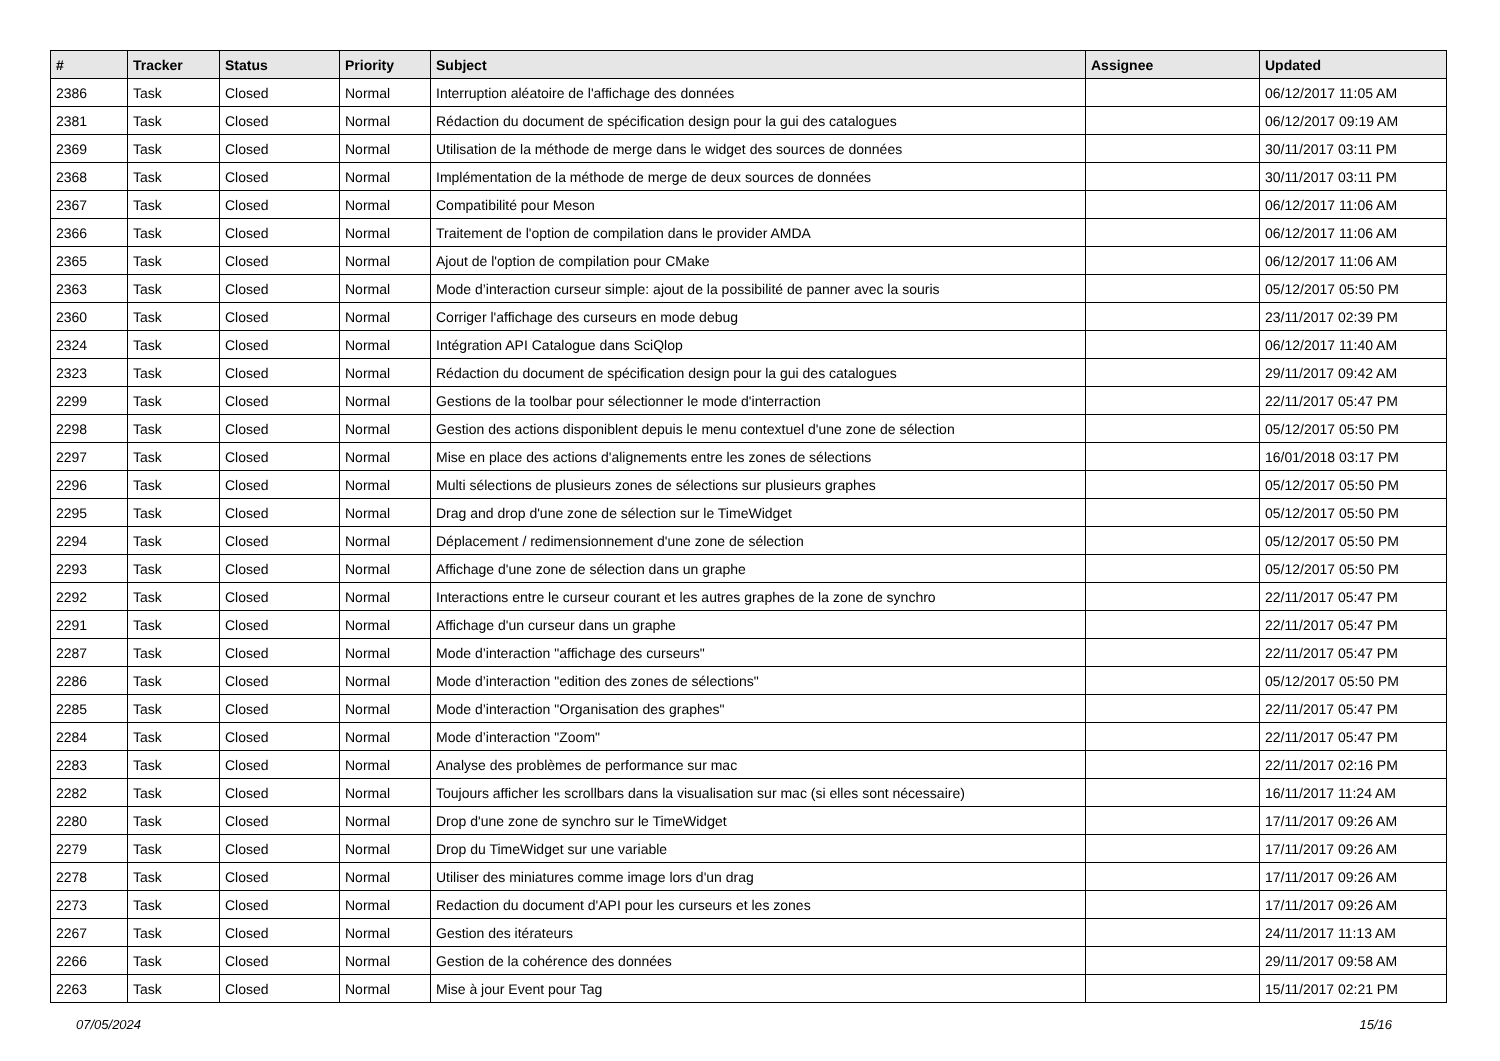| # | Tracker | Status | Priority | Subject | Assignee | Updated |
| --- | --- | --- | --- | --- | --- | --- |
| 2386 | Task | Closed | Normal | Interruption aléatoire de l'affichage des données | | 06/12/2017 11:05 AM |
| 2381 | Task | Closed | Normal | Rédaction du document de spécification design pour la gui des catalogues | | 06/12/2017 09:19 AM |
| 2369 | Task | Closed | Normal | Utilisation de la méthode de merge dans le widget des sources de données | | 30/11/2017 03:11 PM |
| 2368 | Task | Closed | Normal | Implémentation de la méthode de merge de deux sources de données | | 30/11/2017 03:11 PM |
| 2367 | Task | Closed | Normal | Compatibilité pour Meson | | 06/12/2017 11:06 AM |
| 2366 | Task | Closed | Normal | Traitement de l'option de compilation dans le provider AMDA | | 06/12/2017 11:06 AM |
| 2365 | Task | Closed | Normal | Ajout de l'option de compilation pour CMake | | 06/12/2017 11:06 AM |
| 2363 | Task | Closed | Normal | Mode d’interaction curseur simple: ajout de la possibilité de panner avec la souris | | 05/12/2017 05:50 PM |
| 2360 | Task | Closed | Normal | Corriger l'affichage des curseurs en mode debug | | 23/11/2017 02:39 PM |
| 2324 | Task | Closed | Normal | Intégration API Catalogue dans SciQlop | | 06/12/2017 11:40 AM |
| 2323 | Task | Closed | Normal | Rédaction du document de spécification design pour la gui des catalogues | | 29/11/2017 09:42 AM |
| 2299 | Task | Closed | Normal | Gestions de la toolbar pour sélectionner le mode d'interraction | | 22/11/2017 05:47 PM |
| 2298 | Task | Closed | Normal | Gestion des actions disponiblent depuis le menu contextuel d'une zone de sélection | | 05/12/2017 05:50 PM |
| 2297 | Task | Closed | Normal | Mise en place des actions d'alignements entre les zones de sélections | | 16/01/2018 03:17 PM |
| 2296 | Task | Closed | Normal | Multi sélections de plusieurs zones de sélections sur plusieurs graphes | | 05/12/2017 05:50 PM |
| 2295 | Task | Closed | Normal | Drag and drop d'une zone de sélection sur le TimeWidget | | 05/12/2017 05:50 PM |
| 2294 | Task | Closed | Normal | Déplacement / redimensionnement d'une zone de sélection | | 05/12/2017 05:50 PM |
| 2293 | Task | Closed | Normal | Affichage d'une zone de sélection dans un graphe | | 05/12/2017 05:50 PM |
| 2292 | Task | Closed | Normal | Interactions entre le curseur courant et les autres graphes de la zone de synchro | | 22/11/2017 05:47 PM |
| 2291 | Task | Closed | Normal | Affichage d'un curseur dans un graphe | | 22/11/2017 05:47 PM |
| 2287 | Task | Closed | Normal | Mode d’interaction "affichage des curseurs" | | 22/11/2017 05:47 PM |
| 2286 | Task | Closed | Normal | Mode d’interaction "edition des zones de sélections" | | 05/12/2017 05:50 PM |
| 2285 | Task | Closed | Normal | Mode d’interaction "Organisation des graphes" | | 22/11/2017 05:47 PM |
| 2284 | Task | Closed | Normal | Mode d’interaction "Zoom" | | 22/11/2017 05:47 PM |
| 2283 | Task | Closed | Normal | Analyse des problèmes de performance sur mac | | 22/11/2017 02:16 PM |
| 2282 | Task | Closed | Normal | Toujours afficher les scrollbars dans la visualisation sur mac (si elles sont nécessaire) | | 16/11/2017 11:24 AM |
| 2280 | Task | Closed | Normal | Drop d'une zone de synchro sur le TimeWidget | | 17/11/2017 09:26 AM |
| 2279 | Task | Closed | Normal | Drop du TimeWidget sur une variable | | 17/11/2017 09:26 AM |
| 2278 | Task | Closed | Normal | Utiliser des miniatures comme image lors d'un drag | | 17/11/2017 09:26 AM |
| 2273 | Task | Closed | Normal | Redaction du document d'API pour les curseurs et les zones | | 17/11/2017 09:26 AM |
| 2267 | Task | Closed | Normal | Gestion des itérateurs | | 24/11/2017 11:13 AM |
| 2266 | Task | Closed | Normal | Gestion de la cohérence des données | | 29/11/2017 09:58 AM |
| 2263 | Task | Closed | Normal | Mise à jour Event pour Tag | | 15/11/2017 02:21 PM |
07/05/2024 15/16